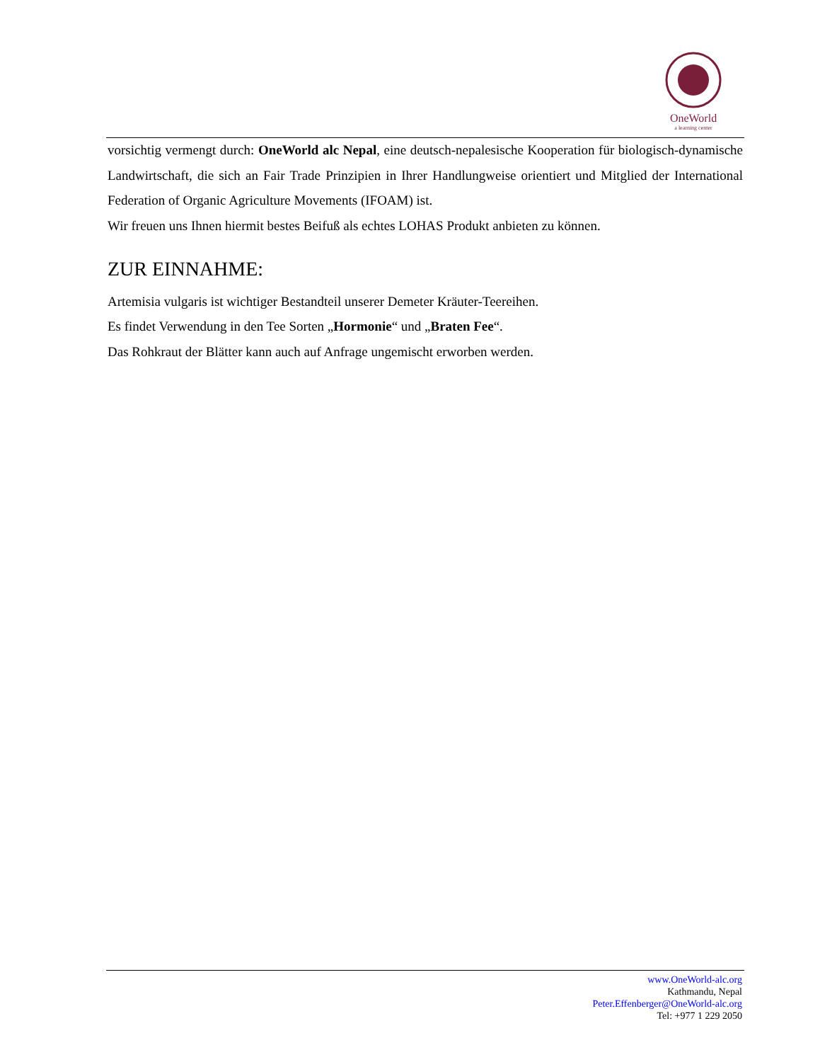OneWorld
a learning center
vorsichtig vermengt durch: OneWorld alc Nepal, eine deutsch-nepalesische Kooperation für biologisch-dynamische Landwirtschaft, die sich an Fair Trade Prinzipien in Ihrer Handlungweise orientiert und Mitglied der International Federation of Organic Agriculture Movements (IFOAM) ist.
Wir freuen uns Ihnen hiermit bestes Beifuß als echtes LOHAS Produkt anbieten zu können.
ZUR EINNAHME:
Artemisia vulgaris ist wichtiger Bestandteil unserer Demeter Kräuter-Teereihen.
Es findet Verwendung in den Tee Sorten „Hormonie“ und „Braten Fee“.
Das Rohkraut der Blätter kann auch auf Anfrage ungemischt erworben werden.
www.OneWorld-alc.org
Kathmandu, Nepal
Peter.Effenberger@OneWorld-alc.org
Tel: +977 1 229 2050